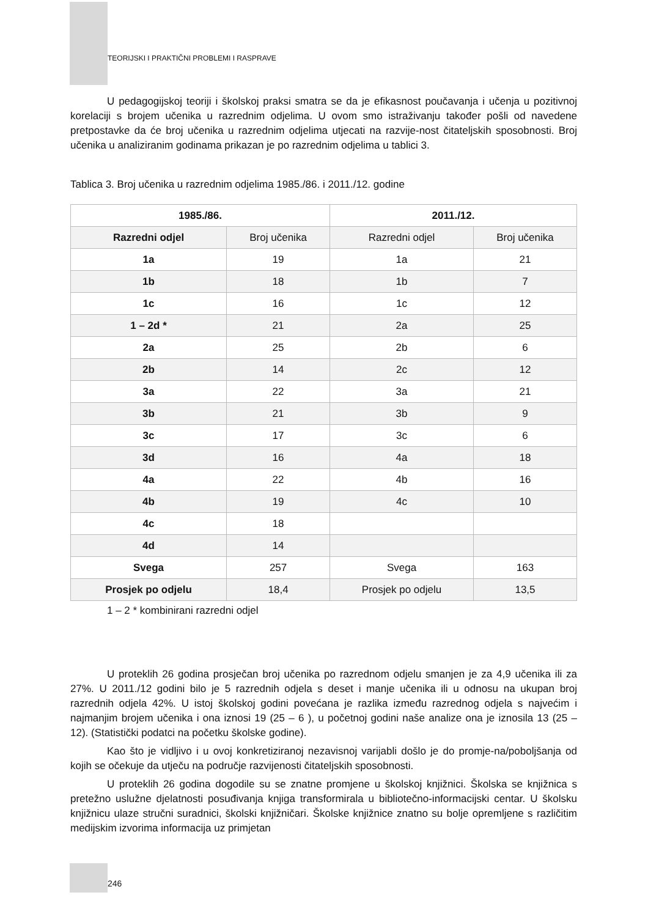TEORIJSKI I PRAKTIČNI PROBLEMI I RASPRAVE
U pedagogijskoj teoriji i školskoj praksi smatra se da je efikasnost poučavanja i učenja u pozitivnoj korelaciji s brojem učenika u razrednim odjelima. U ovom smo istraživanju također pošli od navedene pretpostavke da će broj učenika u razrednim odjelima utjecati na razvije-nost čitateljskih sposobnosti. Broj učenika u analiziranim godinama prikazan je po razrednim odjelima u tablici 3.
Tablica 3. Broj učenika u razrednim odjelima 1985./86. i 2011./12. godine
| 1985./86. | | 2011./12. | |
| --- | --- | --- | --- |
| Razredni odjel | Broj učenika | Razredni odjel | Broj učenika |
| 1a | 19 | 1a | 21 |
| 1b | 18 | 1b | 7 |
| 1c | 16 | 1c | 12 |
| 1 – 2d * | 21 | 2a | 25 |
| 2a | 25 | 2b | 6 |
| 2b | 14 | 2c | 12 |
| 3a | 22 | 3a | 21 |
| 3b | 21 | 3b | 9 |
| 3c | 17 | 3c | 6 |
| 3d | 16 | 4a | 18 |
| 4a | 22 | 4b | 16 |
| 4b | 19 | 4c | 10 |
| 4c | 18 | | |
| 4d | 14 | | |
| Svega | 257 | Svega | 163 |
| Prosjek po odjelu | 18,4 | Prosjek po odjelu | 13,5 |
1 – 2 * kombinirani razredni odjel
U proteklih 26 godina prosječan broj učenika po razrednom odjelu smanjen je za 4,9 učenika ili za 27%. U 2011./12 godini bilo je 5 razrednih odjela s deset i manje učenika ili u odnosu na ukupan broj razrednih odjela 42%. U istoj školskoj godini povećana je razlika između razrednog odjela s najvećim i najmanjim brojem učenika i ona iznosi 19 (25 – 6 ), u početnoj godini naše analize ona je iznosila 13 (25 – 12). (Statistički podatci na početku školske godine).
Kao što je vidljivo i u ovoj konkretiziranoj nezavisnoj varijabli došlo je do promje-na/poboljšanja od kojih se očekuje da utječu na područje razvijenosti čitateljskih sposobnosti.
U proteklih 26 godina dogodile su se znatne promjene u školskoj knjižnici. Školska se knjižnica s pretežno uslužne djelatnosti posuđivanja knjiga transformirala u bibliotečno-informacijski centar. U školsku knjižnicu ulaze stručni suradnici, školski knjižničari. Školske knjižnice znatno su bolje opremljene s različitim medijskim izvorima informacija uz primjetan
246